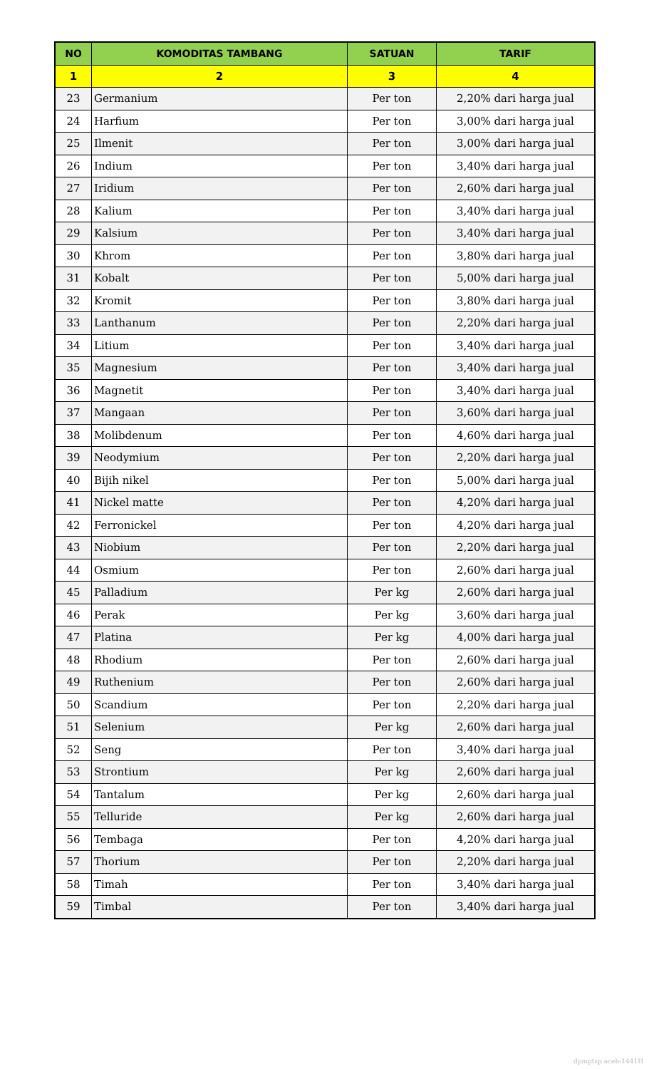| NO | KOMODITAS TAMBANG | SATUAN | TARIF |
| --- | --- | --- | --- |
| 1 | 2 | 3 | 4 |
| 23 | Germanium | Per ton | 2,20% dari harga jual |
| 24 | Harfium | Per ton | 3,00% dari harga jual |
| 25 | Ilmenit | Per ton | 3,00% dari harga jual |
| 26 | Indium | Per ton | 3,40% dari harga jual |
| 27 | Iridium | Per ton | 2,60% dari harga jual |
| 28 | Kalium | Per ton | 3,40% dari harga jual |
| 29 | Kalsium | Per ton | 3,40% dari harga jual |
| 30 | Khrom | Per ton | 3,80% dari harga jual |
| 31 | Kobalt | Per ton | 5,00% dari harga jual |
| 32 | Kromit | Per ton | 3,80% dari harga jual |
| 33 | Lanthanum | Per ton | 2,20% dari harga jual |
| 34 | Litium | Per ton | 3,40% dari harga jual |
| 35 | Magnesium | Per ton | 3,40% dari harga jual |
| 36 | Magnetit | Per ton | 3,40% dari harga jual |
| 37 | Mangaan | Per ton | 3,60% dari harga jual |
| 38 | Molibdenum | Per ton | 4,60% dari harga jual |
| 39 | Neodymium | Per ton | 2,20% dari harga jual |
| 40 | Bijih nikel | Per ton | 5,00% dari harga jual |
| 41 | Nickel matte | Per ton | 4,20% dari harga jual |
| 42 | Ferronickel | Per ton | 4,20% dari harga jual |
| 43 | Niobium | Per ton | 2,20% dari harga jual |
| 44 | Osmium | Per ton | 2,60% dari harga jual |
| 45 | Palladium | Per kg | 2,60% dari harga jual |
| 46 | Perak | Per kg | 3,60% dari harga jual |
| 47 | Platina | Per kg | 4,00% dari harga jual |
| 48 | Rhodium | Per ton | 2,60% dari harga jual |
| 49 | Ruthenium | Per ton | 2,60% dari harga jual |
| 50 | Scandium | Per ton | 2,20% dari harga jual |
| 51 | Selenium | Per kg | 2,60% dari harga jual |
| 52 | Seng | Per ton | 3,40% dari harga jual |
| 53 | Strontium | Per kg | 2,60% dari harga jual |
| 54 | Tantalum | Per kg | 2,60% dari harga jual |
| 55 | Telluride | Per kg | 2,60% dari harga jual |
| 56 | Tembaga | Per ton | 4,20% dari harga jual |
| 57 | Thorium | Per ton | 2,20% dari harga jual |
| 58 | Timah | Per ton | 3,40% dari harga jual |
| 59 | Timbal | Per ton | 3,40% dari harga jual |
dpmptsp aceh-1441H